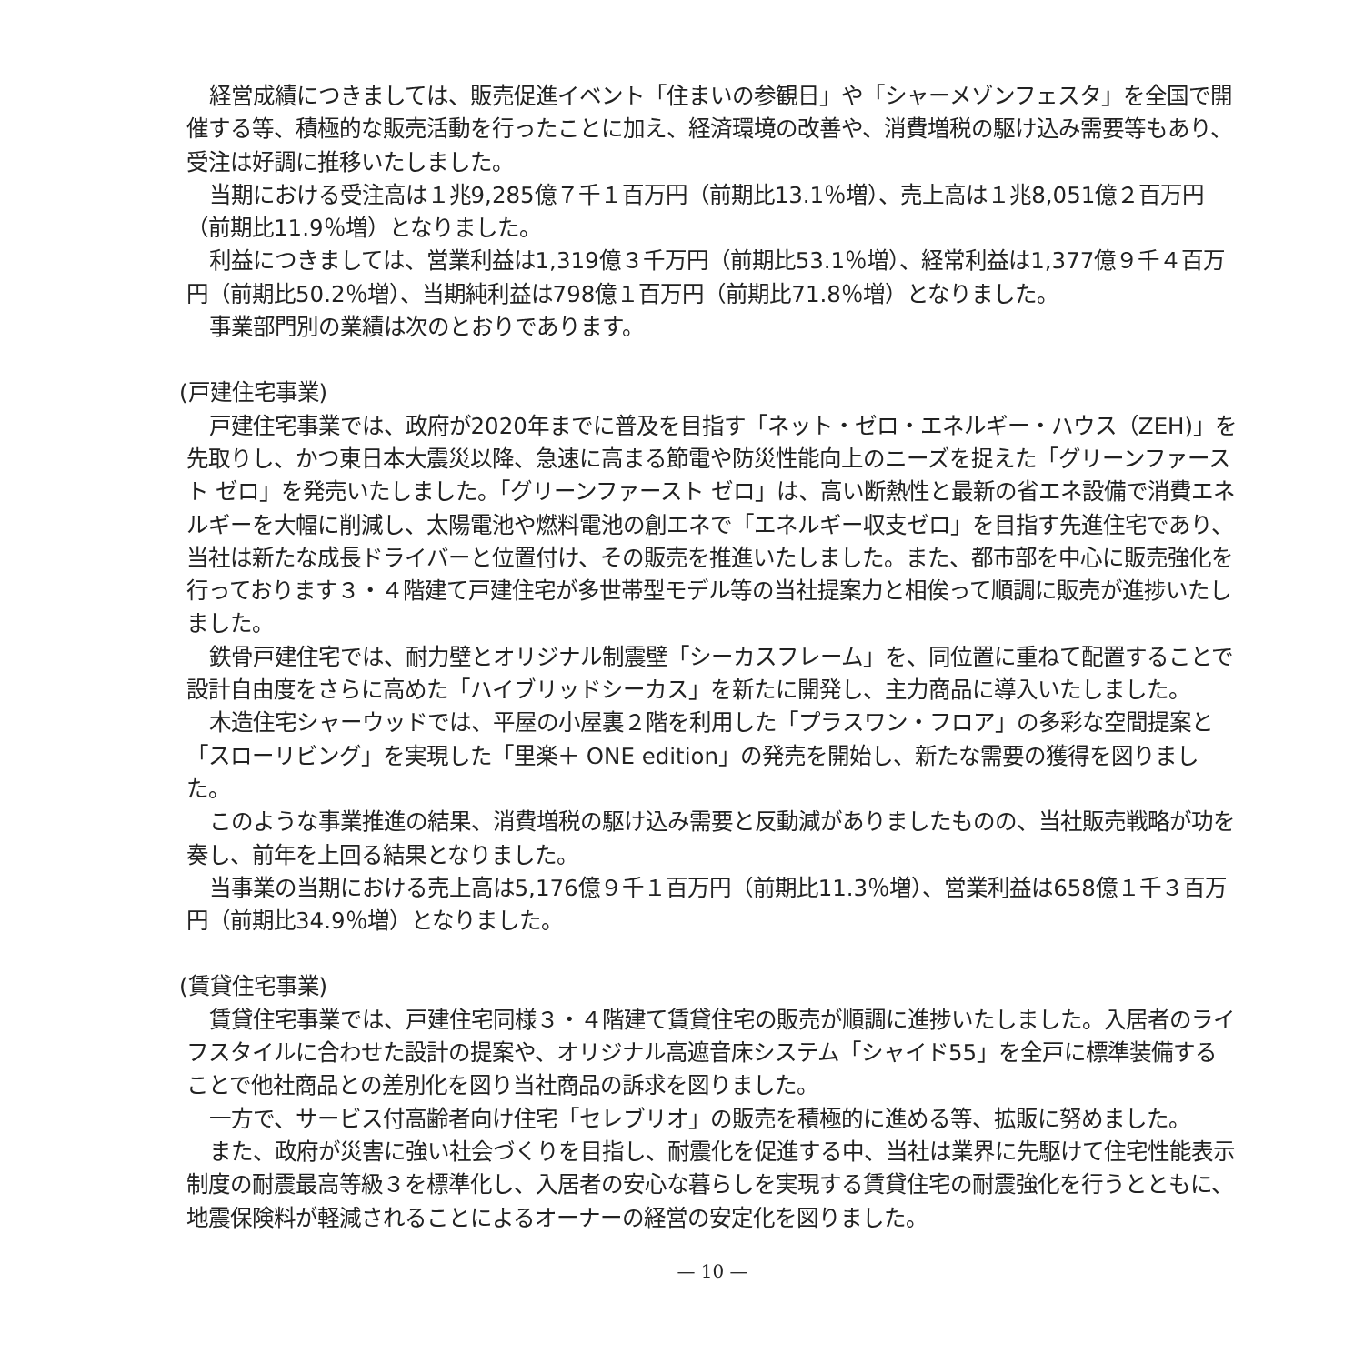経営成績につきましては、販売促進イベント「住まいの参観日」や「シャーメゾンフェスタ」を全国で開催する等、積極的な販売活動を行ったことに加え、経済環境の改善や、消費増税の駆け込み需要等もあり、受注は好調に推移いたしました。
当期における受注高は１兆9,285億７千１百万円（前期比13.1％増）、売上高は１兆8,051億２百万円（前期比11.9％増）となりました。
利益につきましては、営業利益は1,319億３千万円（前期比53.1％増）、経常利益は1,377億９千４百万円（前期比50.2％増）、当期純利益は798億１百万円（前期比71.8％増）となりました。
事業部門別の業績は次のとおりであります。
(戸建住宅事業)
戸建住宅事業では、政府が2020年までに普及を目指す「ネット・ゼロ・エネルギー・ハウス（ZEH)」を先取りし、かつ東日本大震災以降、急速に高まる節電や防災性能向上のニーズを捉えた「グリーンファースト ゼロ」を発売いたしました。「グリーンファースト ゼロ」は、高い断熱性と最新の省エネ設備で消費エネルギーを大幅に削減し、太陽電池や燃料電池の創エネで「エネルギー収支ゼロ」を目指す先進住宅であり、当社は新たな成長ドライバーと位置付け、その販売を推進いたしました。また、都市部を中心に販売強化を行っております３・４階建て戸建住宅が多世帯型モデル等の当社提案力と相俟って順調に販売が進捗いたしました。
鉄骨戸建住宅では、耐力壁とオリジナル制震壁「シーカスフレーム」を、同位置に重ねて配置することで設計自由度をさらに高めた「ハイブリッドシーカス」を新たに開発し、主力商品に導入いたしました。
木造住宅シャーウッドでは、平屋の小屋裏２階を利用した「プラスワン・フロア」の多彩な空間提案と「スローリビング」を実現した「里楽＋ ONE edition」の発売を開始し、新たな需要の獲得を図りました。
このような事業推進の結果、消費増税の駆け込み需要と反動減がありましたものの、当社販売戦略が功を奏し、前年を上回る結果となりました。
当事業の当期における売上高は5,176億９千１百万円（前期比11.3％増）、営業利益は658億１千３百万円（前期比34.9％増）となりました。
(賃貸住宅事業)
賃貸住宅事業では、戸建住宅同様３・４階建て賃貸住宅の販売が順調に進捗いたしました。入居者のライフスタイルに合わせた設計の提案や、オリジナル高遮音床システム「シャイド55」を全戸に標準装備することで他社商品との差別化を図り当社商品の訴求を図りました。
一方で、サービス付高齢者向け住宅「セレブリオ」の販売を積極的に進める等、拡販に努めました。
また、政府が災害に強い社会づくりを目指し、耐震化を促進する中、当社は業界に先駆けて住宅性能表示制度の耐震最高等級３を標準化し、入居者の安心な暮らしを実現する賃貸住宅の耐震強化を行うとともに、地震保険料が軽減されることによるオーナーの経営の安定化を図りました。
— 10 —